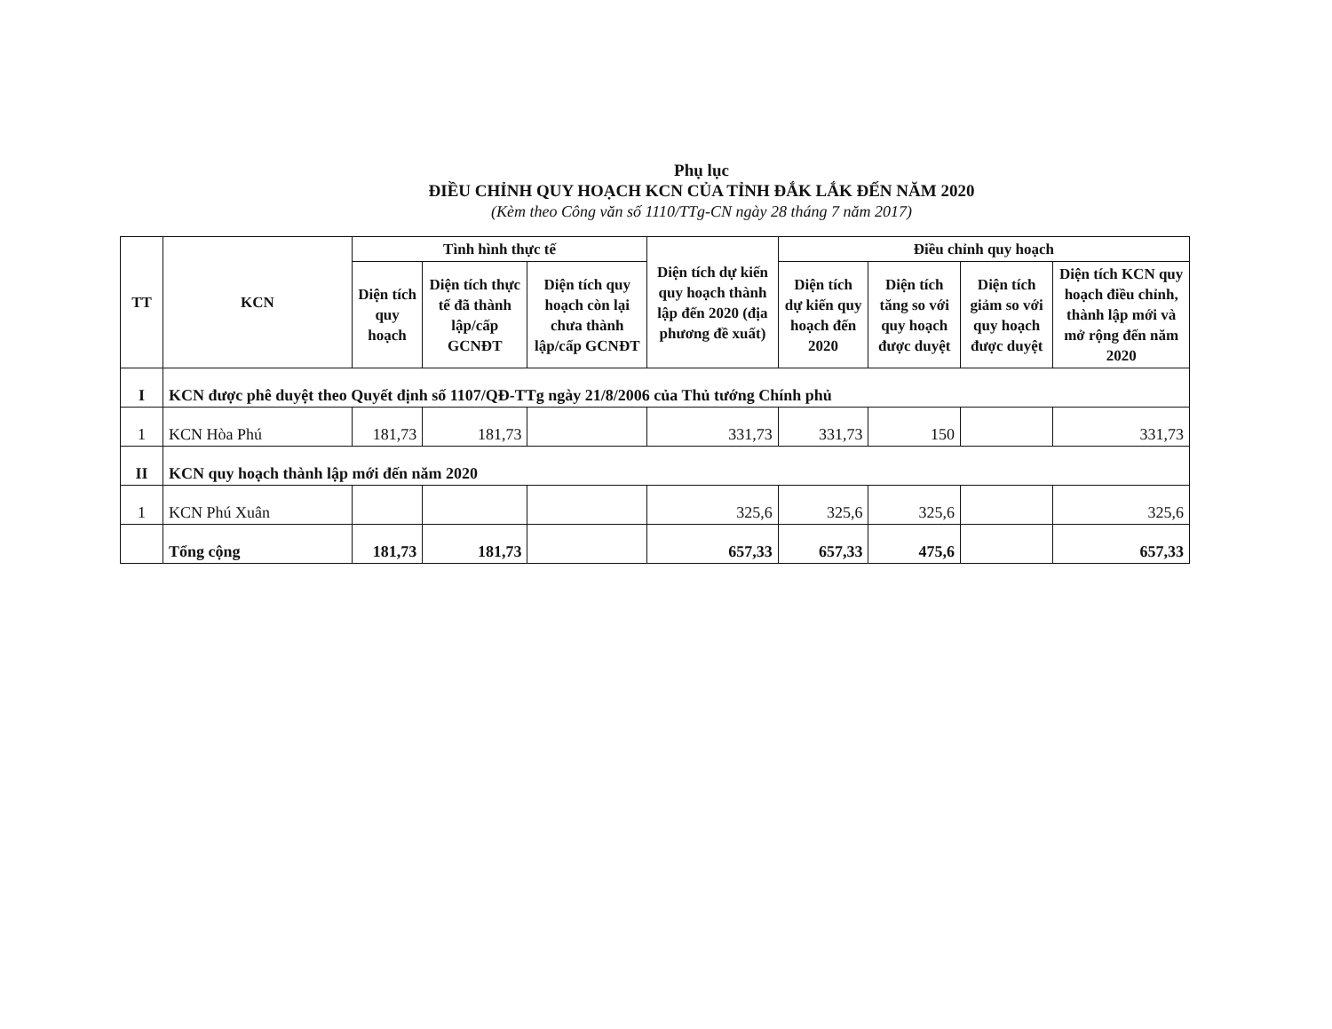Phụ lục
ĐIỀU CHỈNH QUY HOẠCH KCN CỦA TỈNH ĐẮK LẮK ĐẾN NĂM 2020
(Kèm theo Công văn số 1110/TTg-CN ngày 28 tháng 7 năm 2017)
| TT | KCN | Tình hình thực tế | | | Diện tích dự kiến quy hoạch thành lập đến 2020 (địa phương đề xuất) | Điều chỉnh quy hoạch | | | |
| --- | --- | --- | --- | --- | --- | --- | --- | --- | --- |
| | | Diện tích quy hoạch | Diện tích thực tế đã thành lập/cấp GCNĐT | Diện tích quy hoạch còn lại chưa thành lập/cấp GCNĐT | | Diện tích dự kiến quy hoạch đến 2020 | Diện tích tăng so với quy hoạch được duyệt | Diện tích giảm so với quy hoạch được duyệt | Diện tích KCN quy hoạch điều chỉnh, thành lập mới và mở rộng đến năm 2020 |
| I | KCN được phê duyệt theo Quyết định số 1107/QĐ-TTg ngày 21/8/2006 của Thủ tướng Chính phủ | | | | | | | | |
| 1 | KCN Hòa Phú | 181,73 | 181,73 | | 331,73 | 331,73 | 150 | | 331,73 |
| II | KCN quy hoạch thành lập mới đến năm 2020 | | | | | | | | |
| 1 | KCN Phú Xuân | | | | 325,6 | 325,6 | 325,6 | | 325,6 |
| | Tổng cộng | 181,73 | 181,73 | | 657,33 | 657,33 | 475,6 | | 657,33 |